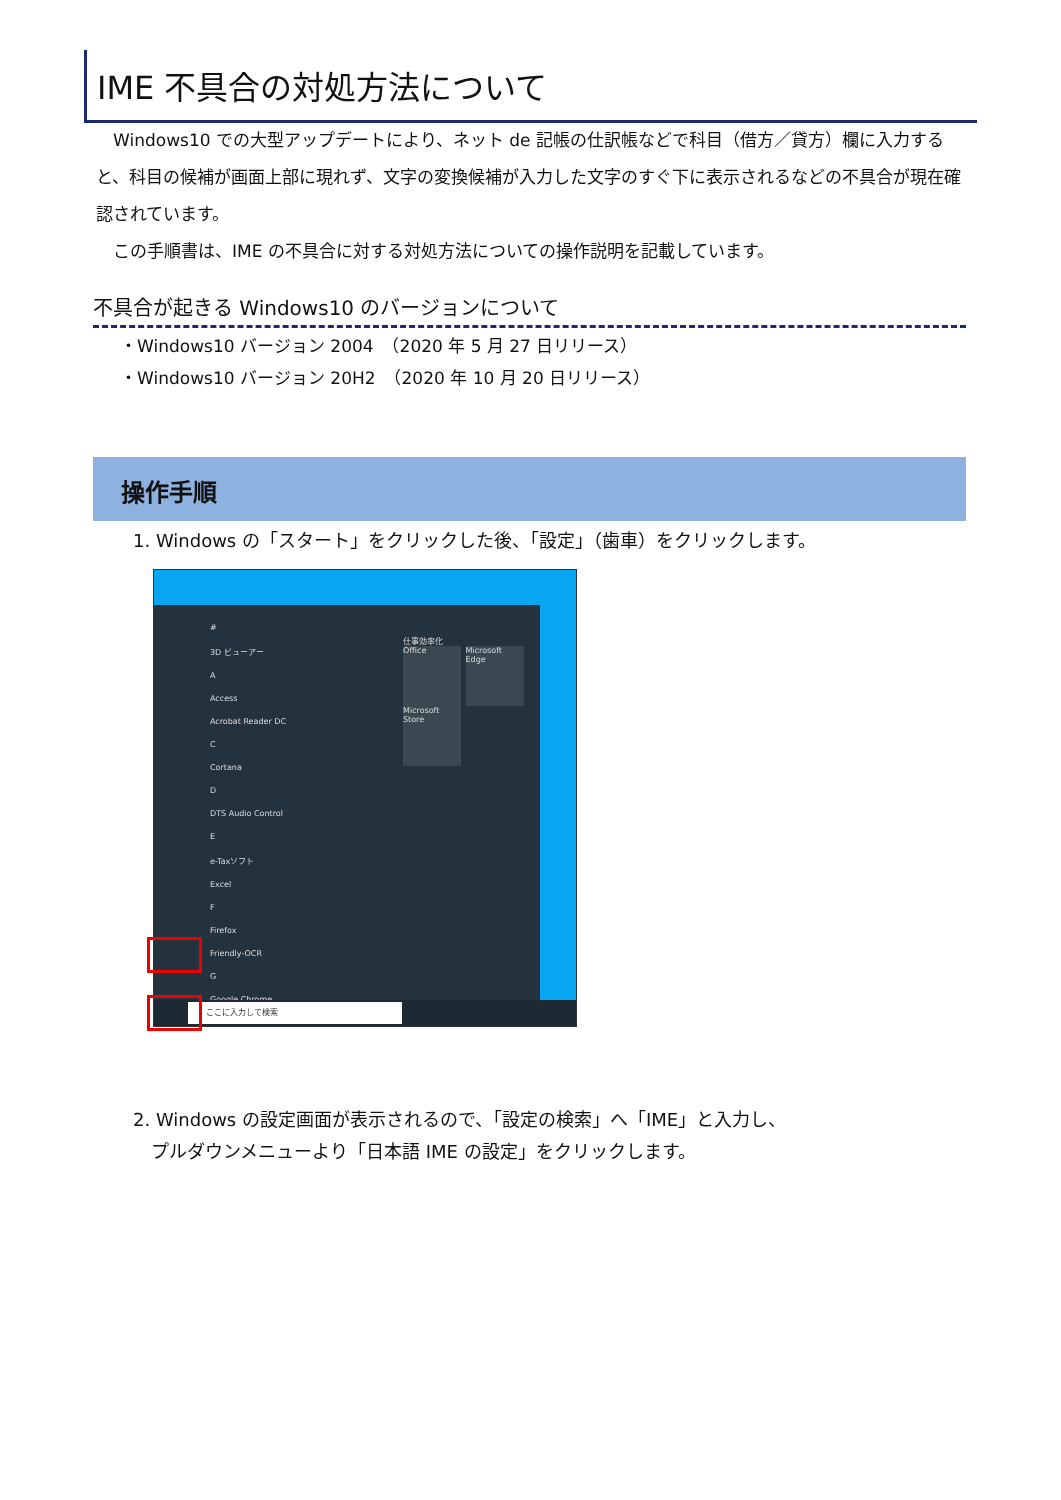IME 不具合の対処方法について
　Windows10 での大型アップデートにより、ネット de 記帳の仕訳帳などで科目（借方／貸方）欄に入力すると、科目の候補が画面上部に現れず、文字の変換候補が入力した文字のすぐ下に表示されるなどの不具合が現在確認されています。
　この手順書は、IME の不具合に対する対処方法についての操作説明を記載しています。
不具合が起きる Windows10 のバージョンについて
・Windows10 バージョン 2004　（2020 年 5 月 27 日リリース）
・Windows10 バージョン 20H2　（2020 年 10 月 20 日リリース）
操作手順
1. Windows の「スタート」をクリックした後、「設定」（歯車）をクリックします。
#
3D ビューアー
A
Access
Acrobat Reader DC
C
Cortana
D
DTS Audio Control
E
e-Taxソフト
Excel
F
Firefox
Friendly-OCR
G
Google Chrome
仕事効率化
Office Microsoft Edge Microsoft Store
ここに入力して検索
2. Windows の設定画面が表示されるので、「設定の検索」へ「IME」と入力し、
　プルダウンメニューより「日本語 IME の設定」をクリックします。